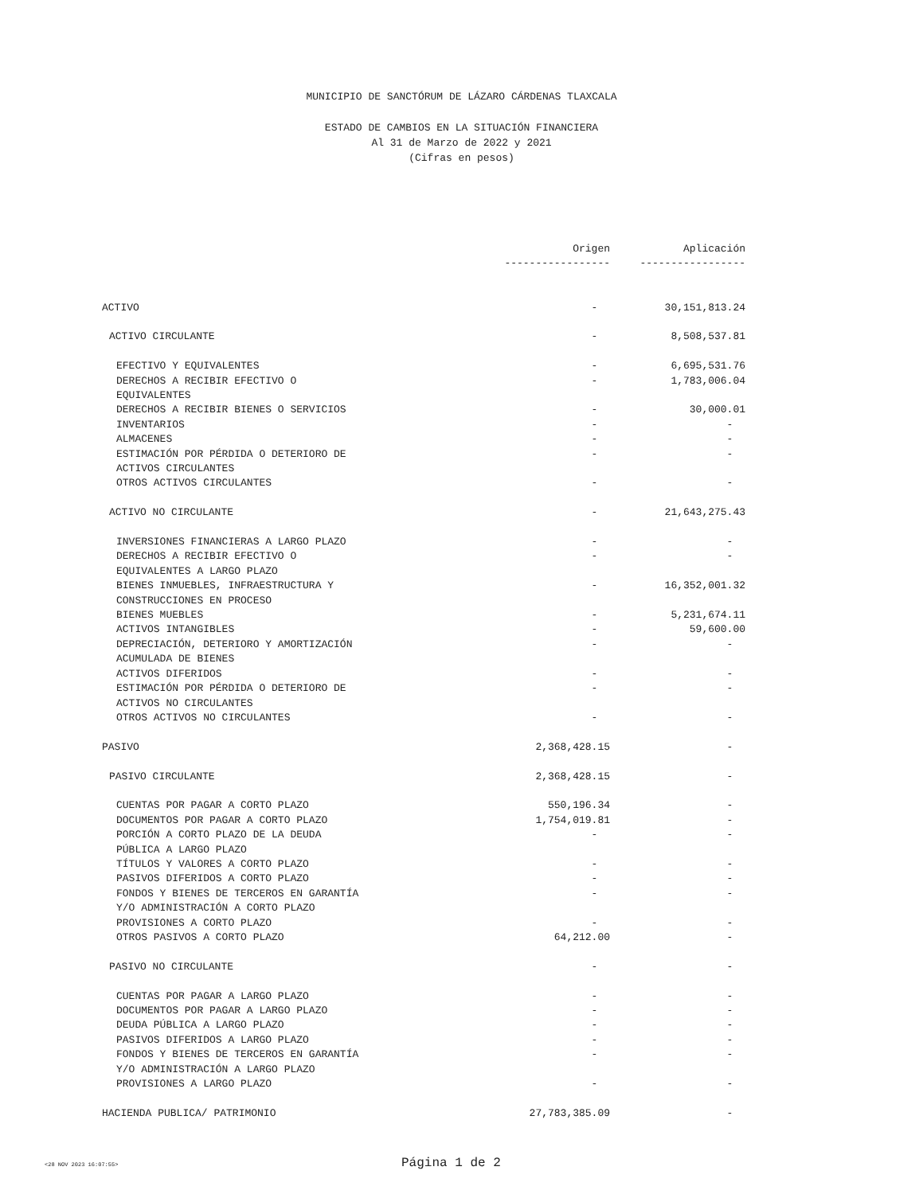MUNICIPIO DE SANCTÓRUM DE LÁZARO CÁRDENAS TLAXCALA
ESTADO DE CAMBIOS EN LA SITUACIÓN FINANCIERA
Al 31 de Marzo de 2022 y 2021
(Cifras en pesos)
| | Origen | Aplicación |
| --- | --- | --- |
| | ----------------- | ----------------- |
| ACTIVO | - | 30,151,813.24 |
| ACTIVO CIRCULANTE | - | 8,508,537.81 |
| EFECTIVO Y EQUIVALENTES | - | 6,695,531.76 |
| DERECHOS A RECIBIR EFECTIVO O EQUIVALENTES | - | 1,783,006.04 |
| DERECHOS A RECIBIR BIENES O SERVICIOS | - | 30,000.01 |
| INVENTARIOS | - | - |
| ALMACENES | - | - |
| ESTIMACIÓN POR PÉRDIDA O DETERIORO DE ACTIVOS CIRCULANTES | - | - |
| OTROS ACTIVOS CIRCULANTES | - | - |
| ACTIVO NO CIRCULANTE | - | 21,643,275.43 |
| INVERSIONES FINANCIERAS A LARGO PLAZO | - | - |
| DERECHOS A RECIBIR EFECTIVO O EQUIVALENTES A LARGO PLAZO | - | - |
| BIENES INMUEBLES, INFRAESTRUCTURA Y CONSTRUCCIONES EN PROCESO | - | 16,352,001.32 |
| BIENES MUEBLES | - | 5,231,674.11 |
| ACTIVOS INTANGIBLES | - | 59,600.00 |
| DEPRECIACIÓN, DETERIORO Y AMORTIZACIÓN ACUMULADA DE BIENES | - | - |
| ACTIVOS DIFERIDOS | - | - |
| ESTIMACIÓN POR PÉRDIDA O DETERIORO DE ACTIVOS NO CIRCULANTES | - | - |
| OTROS ACTIVOS NO CIRCULANTES | - | - |
| PASIVO | 2,368,428.15 | - |
| PASIVO CIRCULANTE | 2,368,428.15 | - |
| CUENTAS POR PAGAR A CORTO PLAZO | 550,196.34 | - |
| DOCUMENTOS POR PAGAR A CORTO PLAZO | 1,754,019.81 | - |
| PORCIÓN A CORTO PLAZO DE LA DEUDA PÚBLICA A LARGO PLAZO | - | - |
| TÍTULOS Y VALORES A CORTO PLAZO | - | - |
| PASIVOS DIFERIDOS A CORTO PLAZO | - | - |
| FONDOS Y BIENES DE TERCEROS EN GARANTÍA Y/O ADMINISTRACIÓN A CORTO PLAZO | - | - |
| PROVISIONES A CORTO PLAZO | - | - |
| OTROS PASIVOS A CORTO PLAZO | 64,212.00 | - |
| PASIVO NO CIRCULANTE | - | - |
| CUENTAS POR PAGAR A LARGO PLAZO | - | - |
| DOCUMENTOS POR PAGAR A LARGO PLAZO | - | - |
| DEUDA PÚBLICA A LARGO PLAZO | - | - |
| PASIVOS DIFERIDOS A LARGO PLAZO | - | - |
| FONDOS Y BIENES DE TERCEROS EN GARANTÍA Y/O ADMINISTRACIÓN A LARGO PLAZO | - | - |
| PROVISIONES A LARGO PLAZO | - | - |
| HACIENDA PUBLICA/ PATRIMONIO | 27,783,385.09 | - |
<28 NOV 2023 16:07:55>
Página 1 de 2